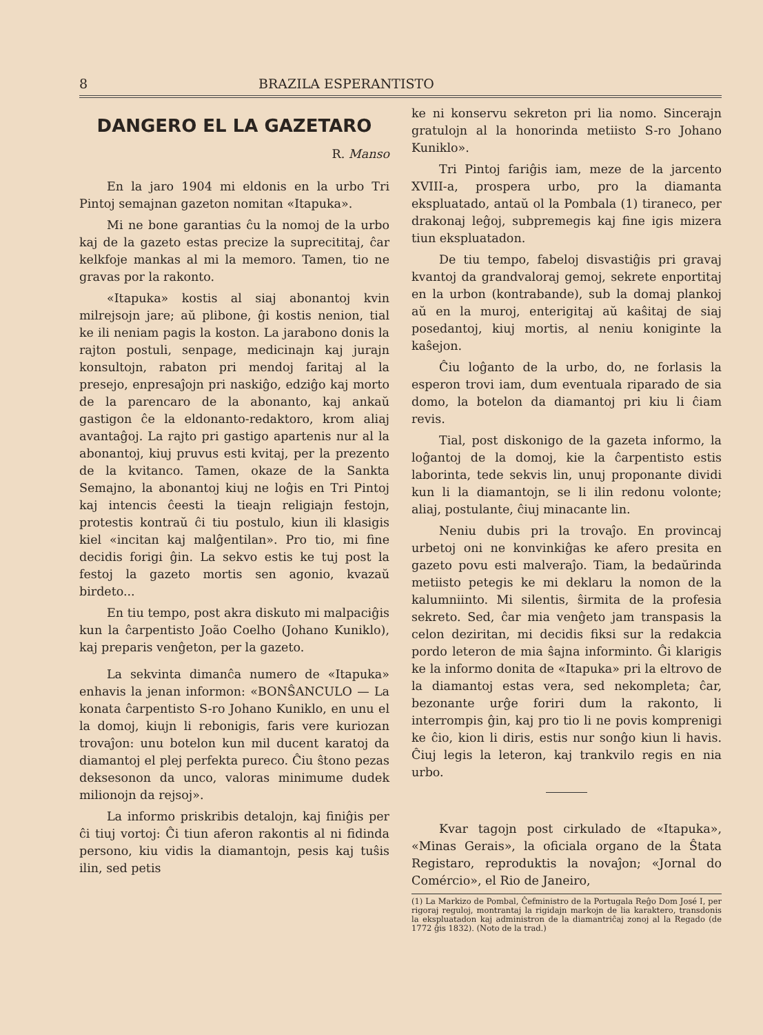8 BRAZILA ESPERANTISTO
DANGERO EL LA GAZETARO
R. Manso
En la jaro 1904 mi eldonis en la urbo Tri Pintoj semajnan gazeton nomitan «Itapuka».
Mi ne bone garantias ĉu la nomoj de la urbo kaj de la gazeto estas precize la suprecititaj, ĉar kelkfoje mankas al mi la memoro. Tamen, tio ne gravas por la rakonto.
«Itapuka» kostis al siaj abonantoj kvin milrejsojn jare; aŭ plibone, ĝi kostis nenion, tial ke ili neniam pagis la koston. La jarabono donis la rajton postuli, senpage, medicinajn kaj jurajn konsultojn, rabaton pri mendoj faritaj al la presejo, enpresaĵojn pri naskiĝo, edziĝo kaj morto de la parencaro de la abonanto, kaj ankaŭ gastigon ĉe la eldonanto-redaktoro, krom aliaj avantaĝoj. La rajto pri gastigo apartenis nur al la abonantoj, kiuj pruvus esti kvitaj, per la prezento de la kvitanco. Tamen, okaze de la Sankta Semajno, la abonantoj kiuj ne loĝis en Tri Pintoj kaj intencis ĉeesti la tieajn religiajn festojn, protestis kontraŭ ĉi tiu postulo, kiun ili klasigis kiel «incitan kaj malĝentilan». Pro tio, mi fine decidis forigi ĝin. La sekvo estis ke tuj post la festoj la gazeto mortis sen agonio, kvazaŭ birdeto...
En tiu tempo, post akra diskuto mi malpaciĝis kun la ĉarpentisto João Coelho (Johano Kuniklo), kaj preparis venĝeton, per la gazeto.
La sekvinta dimanĉa numero de «Itapuka» enhavis la jenan informon: «BONŜANCULO — La konata ĉarpentisto S-ro Johano Kuniklo, en unu el la domoj, kiujn li rebonigis, faris vere kuriozan trovaĵon: unu botelon kun mil ducent karatoj da diamantoj el plej perfekta pureco. Ĉiu ŝtono pezas deksesonon da unco, valoras minimume dudek milionojn da rejsoj».
La informo priskribis detalojn, kaj finiĝis per ĉi tiuj vortoj: Ĉi tiun aferon rakontis al ni fidinda persono, kiu vidis la diamantojn, pesis kaj tuŝis ilin, sed petis
ke ni konservu sekreton pri lia nomo. Sincerajn gratulojn al la honorinda metiisto S-ro Johano Kuniklo».
Tri Pintoj fariĝis iam, meze de la jarcento XVIII-a, prospera urbo, pro la diamanta ekspluatado, antaŭ ol la Pombala (1) tiraneco, per drakonaj leĝoj, subpremegis kaj fine igis mizera tiun ekspluatadon.
De tiu tempo, fabeloj disvastiĝis pri gravaj kvantoj da grandvaloraj gemoj, sekrete enportitaj en la urbon (kontrabande), sub la domaj plankoj aŭ en la muroj, enterigitaj aŭ kaŝitaj de siaj posedantoj, kiuj mortis, al neniu koniginte la kaŝejon.
Ĉiu loĝanto de la urbo, do, ne forlasis la esperon trovi iam, dum eventuala riparado de sia domo, la botelon da diamantoj pri kiu li ĉiam revis.
Tial, post diskonigo de la gazeta informo, la loĝantoj de la domoj, kie la ĉarpentisto estis laborinta, tede sekvis lin, unuj proponante dividi kun li la diamantojn, se li ilin redonu volonte; aliaj, postulante, ĉiuj minacante lin.
Neniu dubis pri la trovaĵo. En provincaj urbetoj oni ne konvinkiĝas ke afero presita en gazeto povu esti malveraĵo. Tiam, la bedaŭrinda metiisto petegis ke mi deklaru la nomon de la kalumniinto. Mi silentis, ŝirmita de la profesia sekreto. Sed, ĉar mia venĝeto jam transpasis la celon deziritan, mi decidis fiksi sur la redakcia pordo leteron de mia ŝajna informinto. Ĝi klarigis ke la informo donita de «Itapuka» pri la eltrovo de la diamantoj estas vera, sed nekompleta; ĉar, bezonante urĝe foriri dum la rakonto, li interrompis ĝin, kaj pro tio li ne povis komprenigi ke ĉio, kion li diris, estis nur sonĝo kiun li havis. Ĉiuj legis la leteron, kaj trankvilo regis en nia urbo.
Kvar tagojn post cirkulado de «Itapuka», «Minas Gerais», la oficiala organo de la Ŝtata Registaro, reproduktis la novaĵon; «Jornal do Comércio», el Rio de Janeiro,
(1) La Markizo de Pombal, Ĉefministro de la Portugala Reĝo Dom José I, per rigoraj reguloj, montrantaj la rigidajn markojn de lia karaktero, transdonis la ekspluatadon kaj administron de la diamantriĉaj zonoj al la Regado (de 1772 ĝis 1832). (Noto de la trad.)